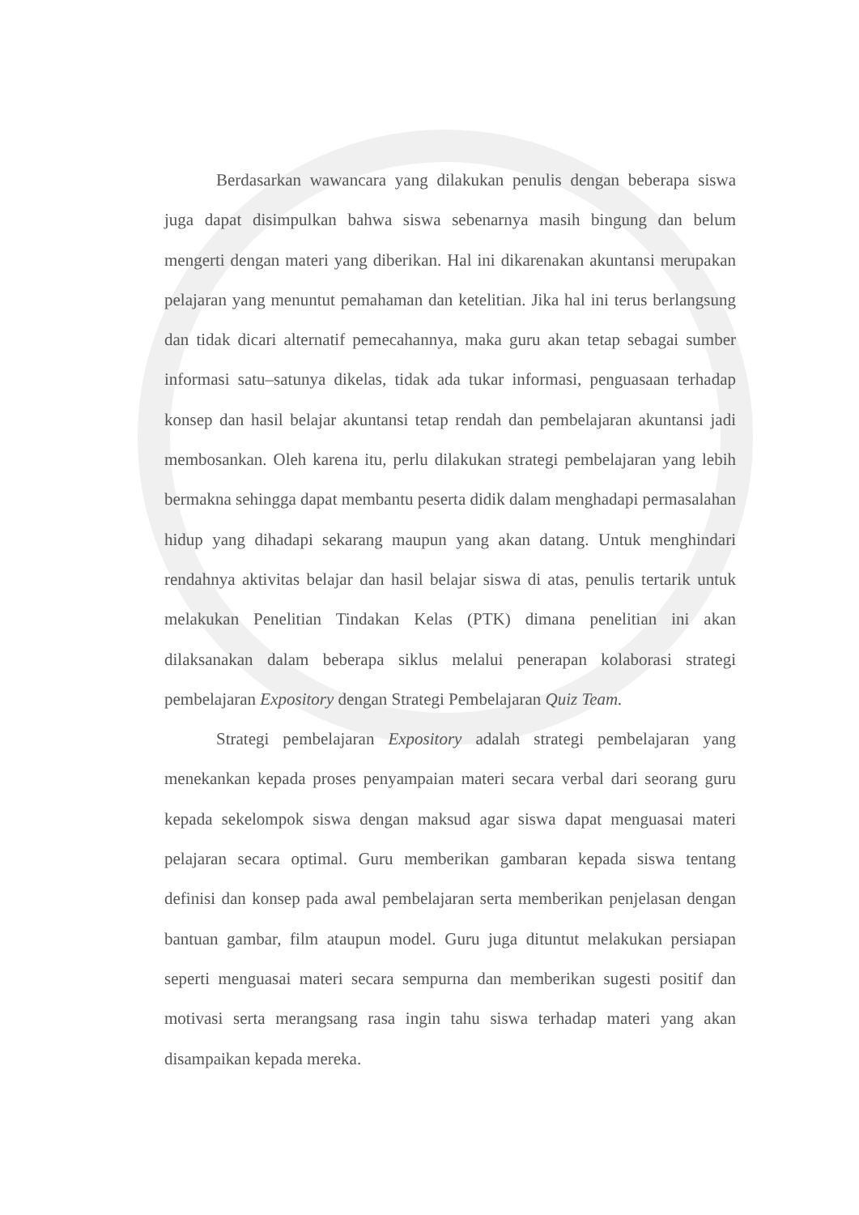Berdasarkan wawancara yang dilakukan penulis dengan beberapa siswa juga dapat disimpulkan bahwa siswa sebenarnya masih bingung dan belum mengerti dengan materi yang diberikan. Hal ini dikarenakan akuntansi merupakan pelajaran yang menuntut pemahaman dan ketelitian. Jika hal ini terus berlangsung dan tidak dicari alternatif pemecahannya, maka guru akan tetap sebagai sumber informasi satu–satunya dikelas, tidak ada tukar informasi, penguasaan terhadap konsep dan hasil belajar akuntansi tetap rendah dan pembelajaran akuntansi jadi membosankan. Oleh karena itu, perlu dilakukan strategi pembelajaran yang lebih bermakna sehingga dapat membantu peserta didik dalam menghadapi permasalahan hidup yang dihadapi sekarang maupun yang akan datang. Untuk menghindari rendahnya aktivitas belajar dan hasil belajar siswa di atas, penulis tertarik untuk melakukan Penelitian Tindakan Kelas (PTK) dimana penelitian ini akan dilaksanakan dalam beberapa siklus melalui penerapan kolaborasi strategi pembelajaran Expository dengan Strategi Pembelajaran Quiz Team.
Strategi pembelajaran Expository adalah strategi pembelajaran yang menekankan kepada proses penyampaian materi secara verbal dari seorang guru kepada sekelompok siswa dengan maksud agar siswa dapat menguasai materi pelajaran secara optimal. Guru memberikan gambaran kepada siswa tentang definisi dan konsep pada awal pembelajaran serta memberikan penjelasan dengan bantuan gambar, film ataupun model. Guru juga dituntut melakukan persiapan seperti menguasai materi secara sempurna dan memberikan sugesti positif dan motivasi serta merangsang rasa ingin tahu siswa terhadap materi yang akan disampaikan kepada mereka.